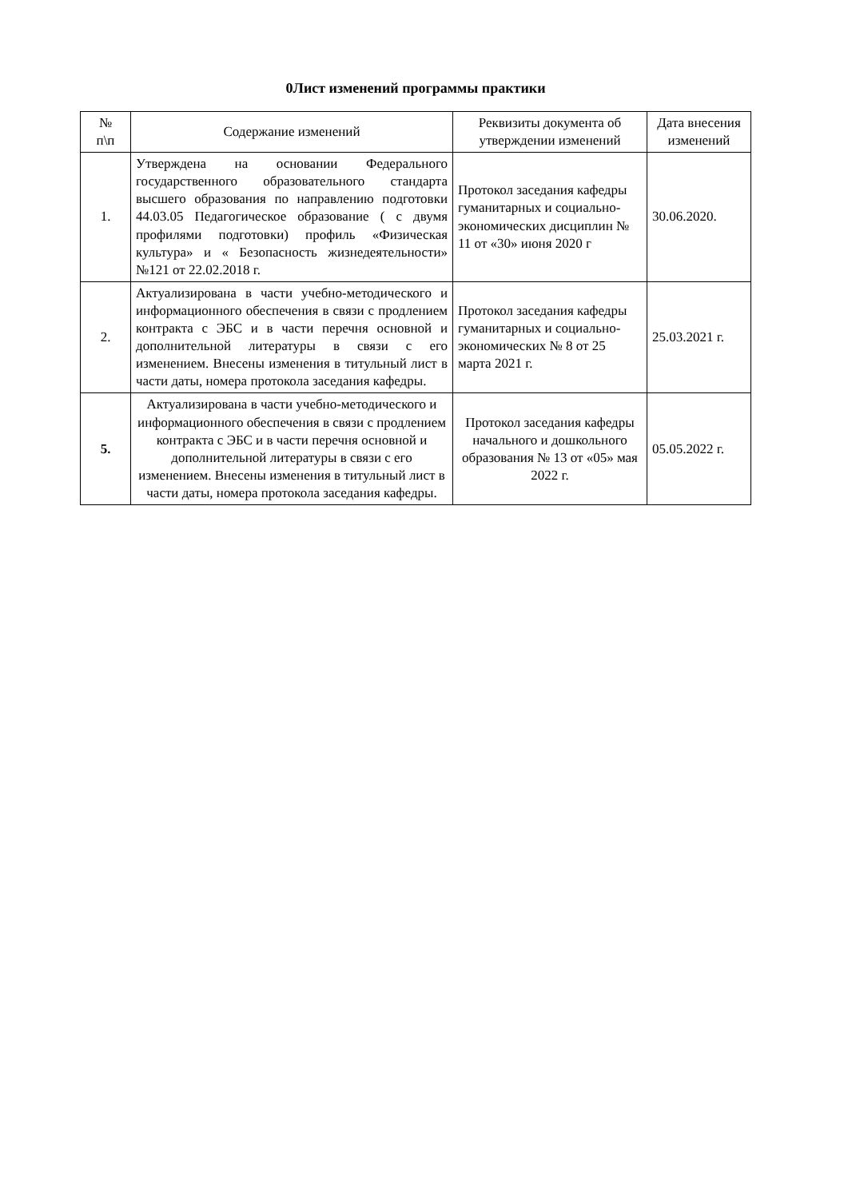0Лист изменений программы практики
| № п\п | Содержание изменений | Реквизиты документа об утверждении изменений | Дата внесения изменений |
| --- | --- | --- | --- |
| 1. | Утверждена на основании Федерального государственного образовательного стандарта высшего образования по направлению подготовки 44.03.05 Педагогическое образование ( с двумя профилями подготовки) профиль «Физическая культура» и « Безопасность жизнедеятельности» №121 от 22.02.2018 г. | Протокол заседания кафедры гуманитарных и социально-экономических дисциплин № 11 от «30» июня 2020 г | 30.06.2020. |
| 2. | Актуализирована в части учебно-методического и информационного обеспечения в связи с продлением контракта с ЭБС и в части перечня основной и дополнительной литературы в связи с его изменением. Внесены изменения в титульный лист в части даты, номера протокола заседания кафедры. | Протокол заседания кафедры гуманитарных и социально-экономических № 8 от 25 марта 2021 г. | 25.03.2021 г. |
| 5. | Актуализирована в части учебно-методического и информационного обеспечения в связи с продлением контракта с ЭБС и в части перечня основной и дополнительной литературы в связи с его изменением. Внесены изменения в титульный лист в части даты, номера протокола заседания кафедры. | Протокол заседания кафедры начального и дошкольного образования № 13 от «05» мая 2022 г. | 05.05.2022 г. |